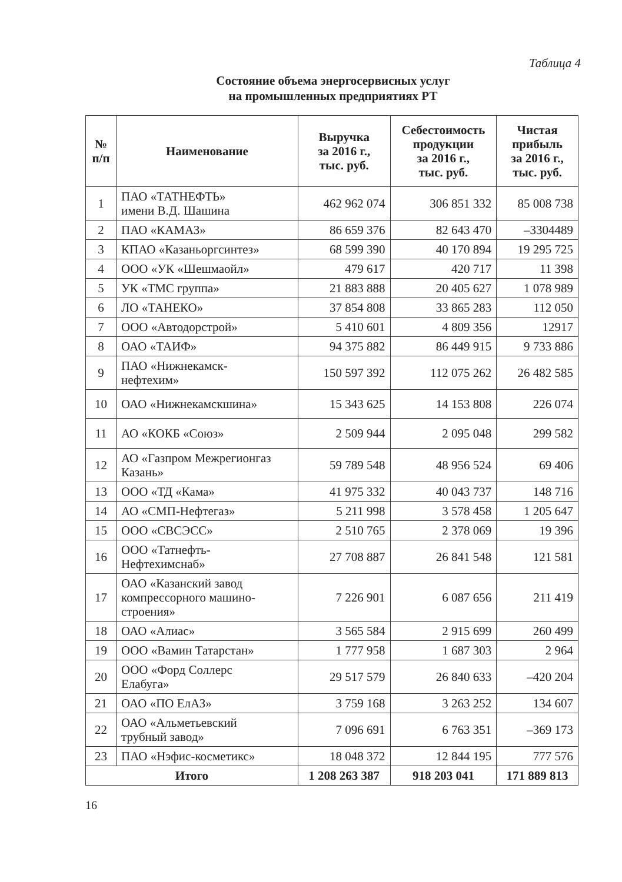Таблица 4
Состояние объема энергосервисных услуг
на промышленных предприятиях РТ
| № п/п | Наименование | Выручка за 2016 г., тыс. руб. | Себестоимость продукции за 2016 г., тыс. руб. | Чистая прибыль за 2016 г., тыс. руб. |
| --- | --- | --- | --- | --- |
| 1 | ПАО «ТАТНЕФТЬ» имени В.Д. Шашина | 462 962 074 | 306 851 332 | 85 008 738 |
| 2 | ПАО «КАМАЗ» | 86 659 376 | 82 643 470 | –3304489 |
| 3 | КПАО «Казаньоргсинтез» | 68 599 390 | 40 170 894 | 19 295 725 |
| 4 | ООО «УК «Шешмаойл» | 479 617 | 420 717 | 11 398 |
| 5 | УК «ТМС группа» | 21 883 888 | 20 405 627 | 1 078 989 |
| 6 | ЛО «ТАНЕКО» | 37 854 808 | 33 865 283 | 112 050 |
| 7 | ООО «Автодорстрой» | 5 410 601 | 4 809 356 | 12917 |
| 8 | ОАО «ТАИФ» | 94 375 882 | 86 449 915 | 9 733 886 |
| 9 | ПАО «Нижнекамск- нефтехим» | 150 597 392 | 112 075 262 | 26 482 585 |
| 10 | ОАО «Нижнекамскшина» | 15 343 625 | 14 153 808 | 226 074 |
| 11 | АО «КОКБ «Союз» | 2 509 944 | 2 095 048 | 299 582 |
| 12 | АО «Газпром Межрегионгаз Казань» | 59 789 548 | 48 956 524 | 69 406 |
| 13 | ООО «ТД «Кама» | 41 975 332 | 40 043 737 | 148 716 |
| 14 | АО «СМП-Нефтегаз» | 5 211 998 | 3 578 458 | 1 205 647 |
| 15 | ООО «СВСЭСС» | 2 510 765 | 2 378 069 | 19 396 |
| 16 | ООО «Татнефть- Нефтехимснаб» | 27 708 887 | 26 841 548 | 121 581 |
| 17 | ОАО «Казанский завод компрессорного машино- строения» | 7 226 901 | 6 087 656 | 211 419 |
| 18 | ОАО «Алиас» | 3 565 584 | 2 915 699 | 260 499 |
| 19 | ООО «Вамин Татарстан» | 1 777 958 | 1 687 303 | 2 964 |
| 20 | ООО «Форд Соллерс Елабуга» | 29 517 579 | 26 840 633 | –420 204 |
| 21 | ОАО «ПО ЕлАЗ» | 3 759 168 | 3 263 252 | 134 607 |
| 22 | ОАО «Альметьевский трубный завод» | 7 096 691 | 6 763 351 | –369 173 |
| 23 | ПАО «Нэфис-косметикс» | 18 048 372 | 12 844 195 | 777 576 |
| Итого | | 1 208 263 387 | 918 203 041 | 171 889 813 |
16